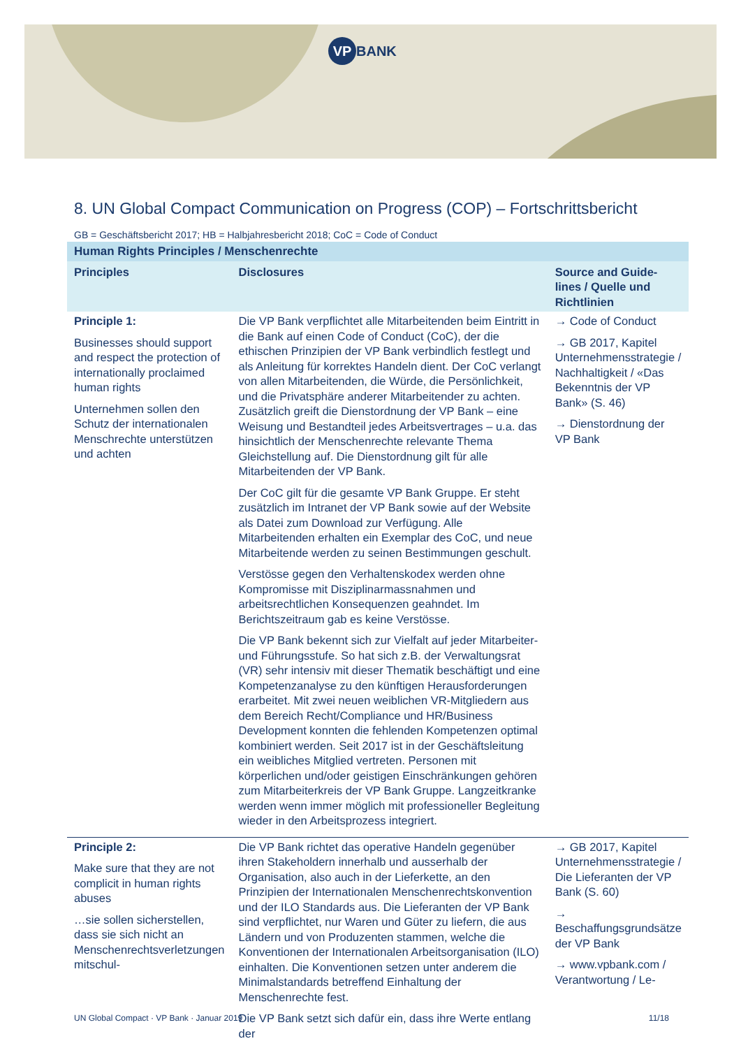VP BANK
8. UN Global Compact Communication on Progress (COP) – Fortschrittsbericht
GB = Geschäftsbericht 2017; HB = Halbjahresbericht 2018; CoC = Code of Conduct
| Human Rights Principles / Menschenrechte | | |
| --- | --- | --- |
| Principles | Disclosures | Source and Guide-lines / Quelle und Richtlinien |
| Principle 1: Businesses should support and respect the protection of internationally proclaimed human rights Unternehmen sollen den Schutz der internationalen Menschrechte unterstützen und achten | Die VP Bank verpflichtet alle Mitarbeitenden beim Eintritt in die Bank auf einen Code of Conduct (CoC), der die ethischen Prinzipien der VP Bank verbindlich festlegt und als Anleitung für korrektes Handeln dient. Der CoC verlangt von allen Mitarbeitenden, die Würde, die Persönlichkeit, und die Privatsphäre anderer Mitarbeitender zu achten. Zusätzlich greift die Dienstordnung der VP Bank – eine Weisung und Bestandteil jedes Arbeitsvertrages – u.a. das hinsichtlich der Menschenrechte relevante Thema Gleichstellung auf. Die Dienstordnung gilt für alle Mitarbeitenden der VP Bank. Der CoC gilt für die gesamte VP Bank Gruppe. Er steht zusätzlich im Intranet der VP Bank sowie auf der Website als Datei zum Download zur Verfügung. Alle Mitarbeitenden erhalten ein Exemplar des CoC, und neue Mitarbeitende werden zu seinen Bestimmungen geschult. Verstösse gegen den Verhaltenskodex werden ohne Kompromisse mit Disziplinarmassnahmen und arbeitsrechtlichen Konsequenzen geahndet. Im Berichtszeitraum gab es keine Verstösse. Die VP Bank bekennt sich zur Vielfalt auf jeder Mitarbeiter- und Führungsstufe. So hat sich z.B. der Verwaltungsrat (VR) sehr intensiv mit dieser Thematik beschäftigt und eine Kompetenzanalyse zu den künftigen Herausforderungen erarbeitet. Mit zwei neuen weiblichen VR-Mitgliedern aus dem Bereich Recht/Compliance und HR/Business Development konnten die fehlenden Kompetenzen optimal kombiniert werden. Seit 2017 ist in der Geschäftsleitung ein weibliches Mitglied vertreten. Personen mit körperlichen und/oder geistigen Einschränkungen gehören zum Mitarbeiterkreis der VP Bank Gruppe. Langzeitkranke werden wenn immer möglich mit professioneller Begleitung wieder in den Arbeitsprozess integriert. | → Code of Conduct → GB 2017, Kapitel Unternehmensstrategie / Nachhaltigkeit / «Das Bekenntnis der VP Bank» (S. 46) → Dienstordnung der VP Bank |
| Principle 2: Make sure that they are not complicit in human rights abuses …sie sollen sicherstellen, dass sie sich nicht an Menschenrechtsverletzungen mitschul- | Die VP Bank richtet das operative Handeln gegenüber ihren Stakeholdern innerhalb und ausserhalb der Organisation, also auch in der Lieferkette, an den Prinzipien der Internationalen Menschenrechtskonvention und der ILO Standards aus. Die Lieferanten der VP Bank sind verpflichtet, nur Waren und Güter zu liefern, die aus Ländern und von Produzenten stammen, welche die Konventionen der Internationalen Arbeitsorganisation (ILO) einhalten. Die Konventionen setzen unter anderem die Minimalstandards betreffend Einhaltung der Menschenrechte fest. Die VP Bank setzt sich dafür ein, dass ihre Werte entlang der | → GB 2017, Kapitel Unternehmensstrategie / Die Lieferanten der VP Bank (S. 60) → Beschaffungsgrundsätze der VP Bank → www.vpbank.com / Verantwortung / Le- |
UN Global Compact · VP Bank · Januar 2019 11/18